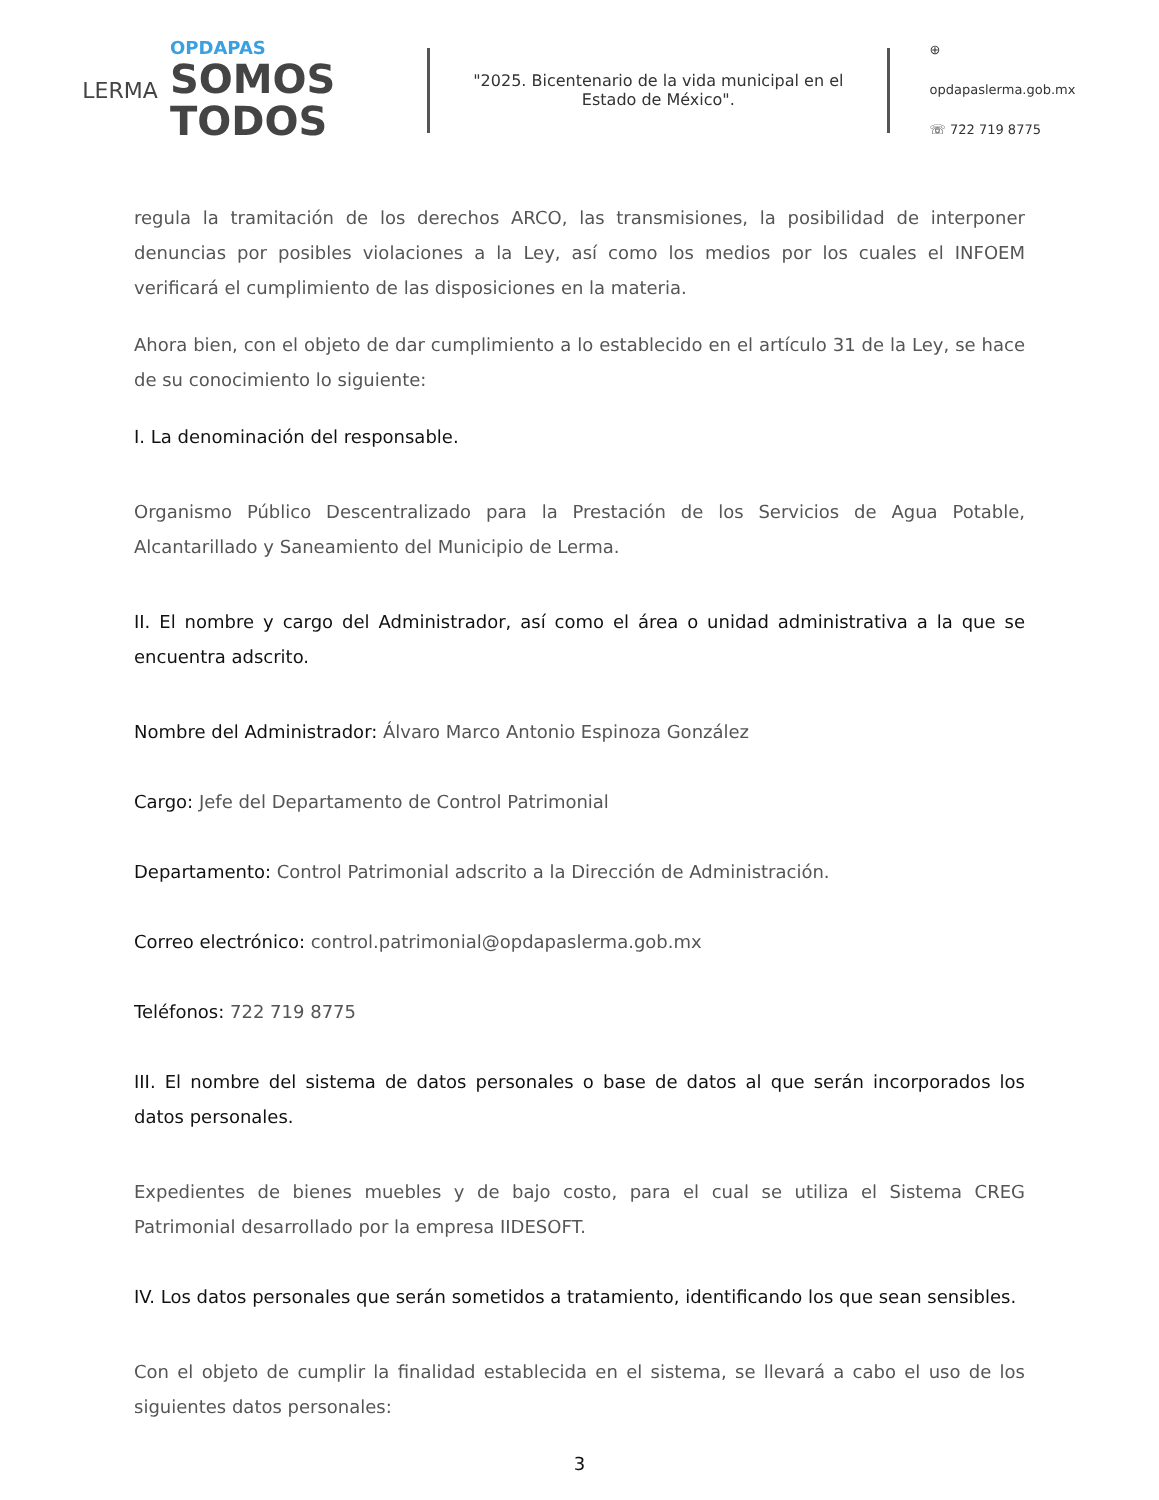LERMA
OPDAPAS
SOMOS
TODOS
"2025. Bicentenario de la vida municipal en el Estado de México".
⊕ opdapaslerma.gob.mx
☏ 722 719 8775
regula la tramitación de los derechos ARCO, las transmisiones, la posibilidad de interponer denuncias por posibles violaciones a la Ley, así como los medios por los cuales el INFOEM verificará el cumplimiento de las disposiciones en la materia.
Ahora bien, con el objeto de dar cumplimiento a lo establecido en el artículo 31 de la Ley, se hace de su conocimiento lo siguiente:
I. La denominación del responsable.
Organismo Público Descentralizado para la Prestación de los Servicios de Agua Potable, Alcantarillado y Saneamiento del Municipio de Lerma.
II. El nombre y cargo del Administrador, así como el área o unidad administrativa a la que se encuentra adscrito.
Nombre del Administrador: Álvaro Marco Antonio Espinoza González
Cargo: Jefe del Departamento de Control Patrimonial
Departamento: Control Patrimonial adscrito a la Dirección de Administración.
Correo electrónico: control.patrimonial@opdapaslerma.gob.mx
Teléfonos: 722 719 8775
III. El nombre del sistema de datos personales o base de datos al que serán incorporados los datos personales.
Expedientes de bienes muebles y de bajo costo, para el cual se utiliza el Sistema CREG Patrimonial desarrollado por la empresa IIDESOFT.
IV. Los datos personales que serán sometidos a tratamiento, identificando los que sean sensibles.
Con el objeto de cumplir la finalidad establecida en el sistema, se llevará a cabo el uso de los siguientes datos personales:
3